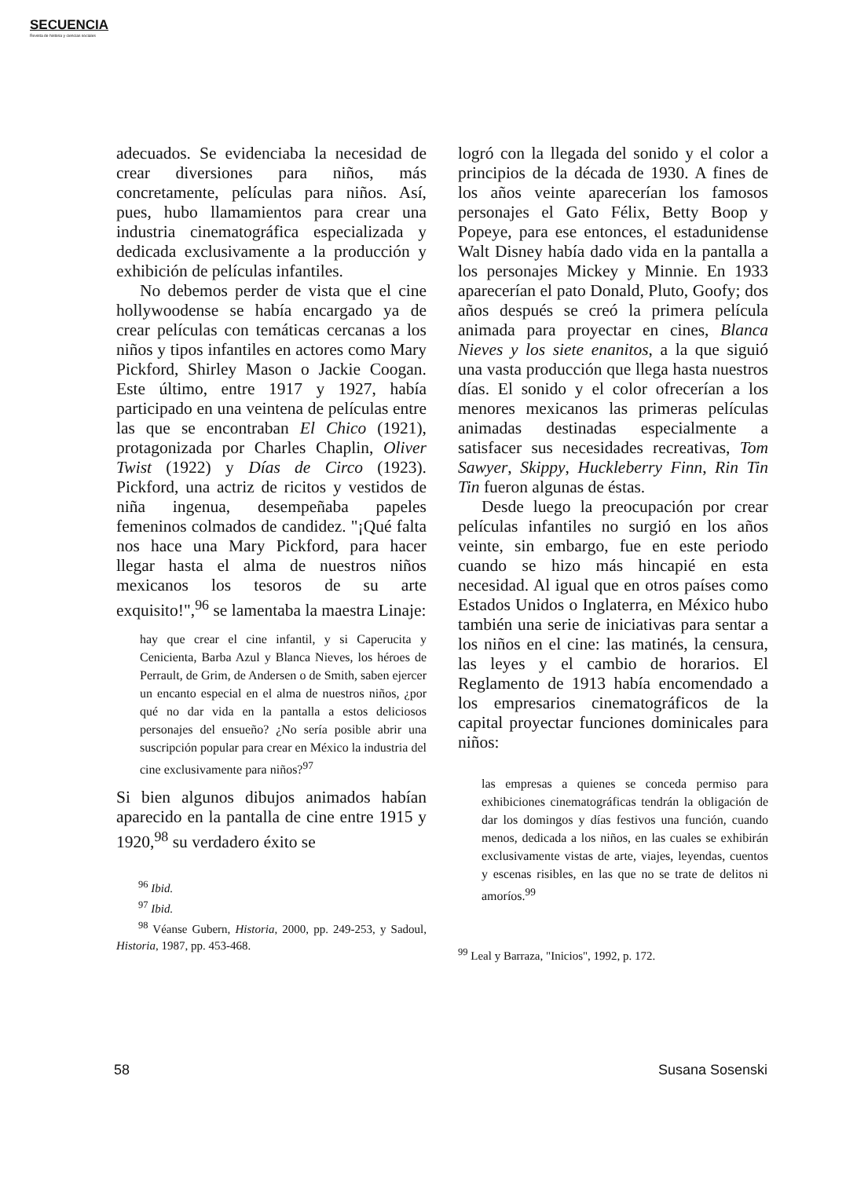SECUENCIA
Revista de historia y ciencias sociales
adecuados. Se evidenciaba la necesidad de crear diversiones para niños, más concretamente, películas para niños. Así, pues, hubo llamamientos para crear una industria cinematográfica especializada y dedicada exclusivamente a la producción y exhibición de películas infantiles.
No debemos perder de vista que el cine hollywoodense se había encargado ya de crear películas con temáticas cercanas a los niños y tipos infantiles en actores como Mary Pickford, Shirley Mason o Jackie Coogan. Este último, entre 1917 y 1927, había participado en una veintena de películas entre las que se encontraban El Chico (1921), protagonizada por Charles Chaplin, Oliver Twist (1922) y Días de Circo (1923). Pickford, una actriz de ricitos y vestidos de niña ingenua, desempeñaba papeles femeninos colmados de candidez. "¡Qué falta nos hace una Mary Pickford, para hacer llegar hasta el alma de nuestros niños mexicanos los tesoros de su arte exquisito!",<sup>96</sup> se lamentaba la maestra Linaje:
hay que crear el cine infantil, y si Caperucita y Cenicienta, Barba Azul y Blanca Nieves, los héroes de Perrault, de Grim, de Andersen o de Smith, saben ejercer un encanto especial en el alma de nuestros niños, ¿por qué no dar vida en la pantalla a estos deliciosos personajes del ensueño? ¿No sería posible abrir una suscripción popular para crear en México la industria del cine exclusivamente para niños?<sup>97</sup>
Si bien algunos dibujos animados habían aparecido en la pantalla de cine entre 1915 y 1920,<sup>98</sup> su verdadero éxito se
<sup>96</sup> Ibid.
<sup>97</sup> Ibid.
<sup>98</sup> Véanse Gubern, Historia, 2000, pp. 249-253, y Sadoul, Historia, 1987, pp. 453-468.
logró con la llegada del sonido y el color a principios de la década de 1930. A fines de los años veinte aparecerían los famosos personajes el Gato Félix, Betty Boop y Popeye, para ese entonces, el estadunidense Walt Disney había dado vida en la pantalla a los personajes Mickey y Minnie. En 1933 aparecerían el pato Donald, Pluto, Goofy; dos años después se creó la primera película animada para proyectar en cines, Blanca Nieves y los siete enanitos, a la que siguió una vasta producción que llega hasta nuestros días. El sonido y el color ofrecerían a los menores mexicanos las primeras películas animadas destinadas especialmente a satisfacer sus necesidades recreativas, Tom Sawyer, Skippy, Huckleberry Finn, Rin Tin Tin fueron algunas de éstas.
Desde luego la preocupación por crear películas infantiles no surgió en los años veinte, sin embargo, fue en este periodo cuando se hizo más hincapié en esta necesidad. Al igual que en otros países como Estados Unidos o Inglaterra, en México hubo también una serie de iniciativas para sentar a los niños en el cine: las matinés, la censura, las leyes y el cambio de horarios. El Reglamento de 1913 había encomendado a los empresarios cinematográficos de la capital proyectar funciones dominicales para niños:
las empresas a quienes se conceda permiso para exhibiciones cinematográficas tendrán la obligación de dar los domingos y días festivos una función, cuando menos, dedicada a los niños, en las cuales se exhibirán exclusivamente vistas de arte, viajes, leyendas, cuentos y escenas risibles, en las que no se trate de delitos ni amoríos.<sup>99</sup>
<sup>99</sup> Leal y Barraza, "Inicios", 1992, p. 172.
58 Susana Sosenski